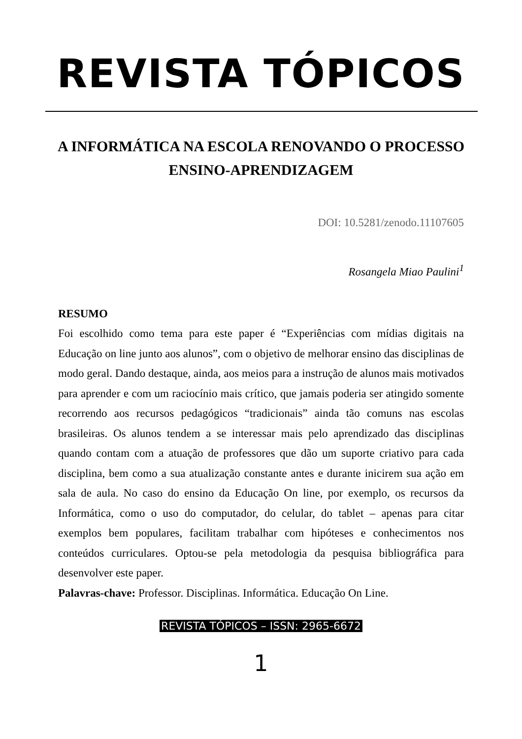REVISTA TÓPICOS
A INFORMÁTICA NA ESCOLA RENOVANDO O PROCESSO ENSINO-APRENDIZAGEM
DOI: 10.5281/zenodo.11107605
Rosangela Miao Paulini<sup>1</sup>
RESUMO
Foi escolhido como tema para este paper é “Experiências com mídias digitais na Educação on line junto aos alunos”, com o objetivo de melhorar ensino das disciplinas de modo geral. Dando destaque, ainda, aos meios para a instrução de alunos mais motivados para aprender e com um raciocínio mais crítico, que jamais poderia ser atingido somente recorrendo aos recursos pedagógicos “tradicionais” ainda tão comuns nas escolas brasileiras. Os alunos tendem a se interessar mais pelo aprendizado das disciplinas quando contam com a atuação de professores que dão um suporte criativo para cada disciplina, bem como a sua atualização constante antes e durante inicirem sua ação em sala de aula. No caso do ensino da Educação On line, por exemplo, os recursos da Informática, como o uso do computador, do celular, do tablet – apenas para citar exemplos bem populares, facilitam trabalhar com hipóteses e conhecimentos nos conteúdos curriculares. Optou-se pela metodologia da pesquisa bibliográfica para desenvolver este paper.
Palavras-chave: Professor. Disciplinas. Informática. Educação On Line.
REVISTA TÓPICOS – ISSN: 2965-6672
1